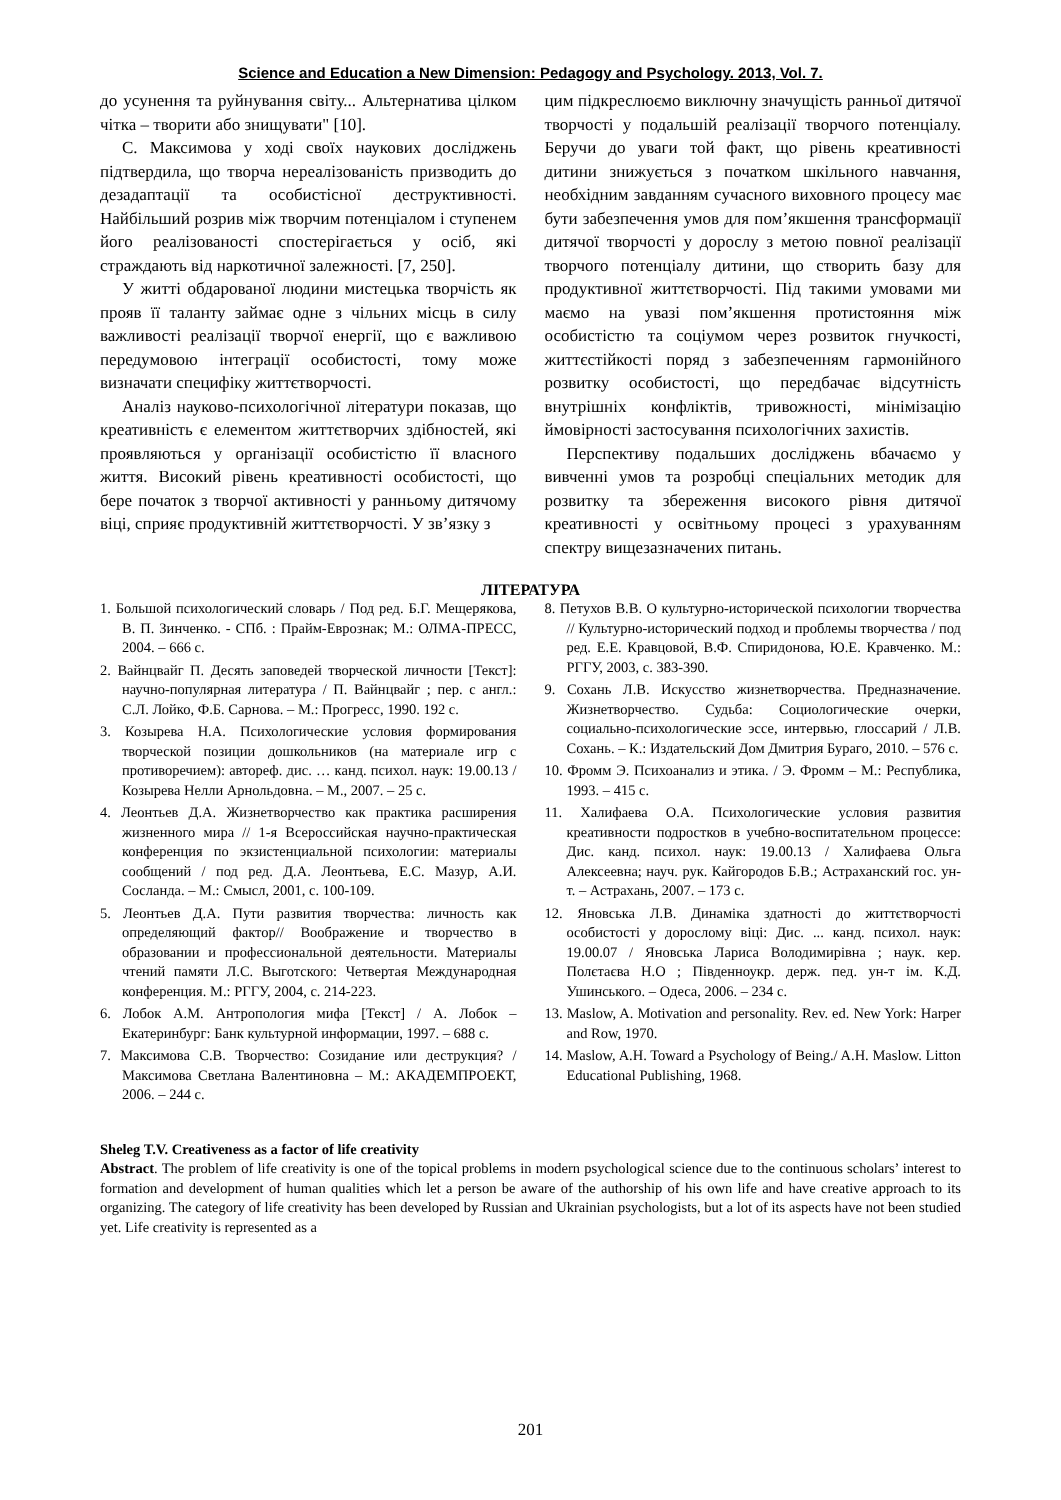Science and Education a New Dimension: Pedagogy and Psychology. 2013, Vol. 7.
до усунення та руйнування світу... Альтернатива цілком чітка – творити або знищувати" [10].
С. Максимова у ході своїх наукових досліджень підтвердила, що творча нереалізованість призводить до дезадаптації та особистісної деструктивності. Найбільший розрив між творчим потенціалом і ступенем його реалізованості спостерігається у осіб, які страждають від наркотичної залежності. [7, 250].
У житті обдарованої людини мистецька творчість як прояв її таланту займає одне з чільних місць в силу важливості реалізації творчої енергії, що є важливою передумовою інтеграції особистості, тому може визначати специфіку життєтворчості.
Аналіз науково-психологічної літератури показав, що креативність є елементом життєтворчих здібностей, які проявляються у організації особистістю її власного життя. Високий рівень креативності особистості, що бере початок з творчої активності у ранньому дитячому віці, сприяє продуктивній життєтворчості. У зв’язку з
цим підкреслюємо виключну значущість ранньої дитячої творчості у подальшій реалізації творчого потенціалу. Беручи до уваги той факт, що рівень креативності дитини знижується з початком шкільного навчання, необхідним завданням сучасного виховного процесу має бути забезпечення умов для пом’якшення трансформації дитячої творчості у дорослу з метою повної реалізації творчого потенціалу дитини, що створить базу для продуктивної життєтворчості. Під такими умовами ми маємо на увазі пом’якшення протистояння між особистістю та соціумом через розвиток гнучкості, життєстійкості поряд з забезпеченням гармонійного розвитку особистості, що передбачає відсутність внутрішніх конфліктів, тривожності, мінімізацію ймовірності застосування психологічних захистів.
Перспективу подальших досліджень вбачаємо у вивченні умов та розробці спеціальних методик для розвитку та збереження високого рівня дитячої креативності у освітньому процесі з урахуванням спектру вищезазначених питань.
ЛІТЕРАТУРА
1. Большой психологический словарь / Под ред. Б.Г. Мещерякова, В. П. Зинченко. - СПб. : Прайм-Еврознак; М.: ОЛМА-ПРЕСС, 2004. – 666 с.
2. Вайнцвайг П. Десять заповедей творческой личности [Текст]: научно-популярная литература / П. Вайнцвайг ; пер. с англ.: С.Л. Лойко, Ф.Б. Сарнова. – М.: Прогресс, 1990. 192 с.
3. Козырева Н.А. Психологические условия формирования творческой позиции дошкольников (на материале игр с противоречием): автореф. дис. … канд. психол. наук: 19.00.13 / Козырева Нелли Арнольдовна. – М., 2007. – 25 с.
4. Леонтьев Д.А. Жизнетворчество как практика расширения жизненного мира // 1-я Всероссийская научно-практическая конференция по экзистенциальной психологии: материалы сообщений / под ред. Д.А. Леонтьева, Е.С. Мазур, А.И. Сосланда. – М.: Смысл, 2001, с. 100-109.
5. Леонтьев Д.А. Пути развития творчества: личность как определяющий фактор// Воображение и творчество в образовании и профессиональной деятельности. Материалы чтений памяти Л.С. Выготского: Четвертая Международная конференция. М.: РГГУ, 2004, с. 214-223.
6. Лобок А.М. Антропология мифа [Текст] / А. Лобок – Екатеринбург: Банк культурной информации, 1997. – 688 с.
7. Максимова С.В. Творчество: Созидание или деструкция? / Максимова Светлана Валентиновна – М.: АКАДЕМПРОЕКТ, 2006. – 244 с.
8. Петухов В.В. О культурно-исторической психологии творчества // Культурно-исторический подход и проблемы творчества / под ред. Е.Е. Кравцовой, В.Ф. Спиридонова, Ю.Е. Кравченко. М.: РГГУ, 2003, с. 383-390.
9. Сохань Л.В. Искусство жизнетворчества. Предназначение. Жизнетворчество. Судьба: Социологические очерки, социально-психологические эссе, интервью, глоссарий / Л.В. Сохань. – К.: Издательский Дом Дмитрия Бураго, 2010. – 576 с.
10. Фромм Э. Психоанализ и этика. / Э. Фромм – М.: Республика, 1993. – 415 с.
11. Халифаева О.А. Психологические условия развития креативности подростков в учебно-воспитательном процессе: Дис. канд. психол. наук: 19.00.13 / Халифаева Ольга Алексеевна; науч. рук. Кайгородов Б.В.; Астраханский гос. ун-т. – Астрахань, 2007. – 173 с.
12. Яновська Л.В. Динаміка здатності до життєтворчості особистості у дорослому віці: Дис. ... канд. психол. наук: 19.00.07 / Яновська Лариса Володимирівна ; наук. кер. Полєтаєва Н.О ; Південноукр. держ. пед. ун-т ім. К.Д. Ушинського. – Одеса, 2006. – 234 с.
13. Maslow, A. Motivation and personality. Rev. ed. New York: Harper and Row, 1970.
14. Maslow, A.H. Toward a Psychology of Being./ A.H. Maslow. Litton Educational Publishing, 1968.
Sheleg T.V. Creativeness as a factor of life creativity
Abstract. The problem of life creativity is one of the topical problems in modern psychological science due to the continuous scholars’ interest to formation and development of human qualities which let a person be aware of the authorship of his own life and have creative approach to its organizing. The category of life creativity has been developed by Russian and Ukrainian psychologists, but a lot of its aspects have not been studied yet. Life creativity is represented as a
201